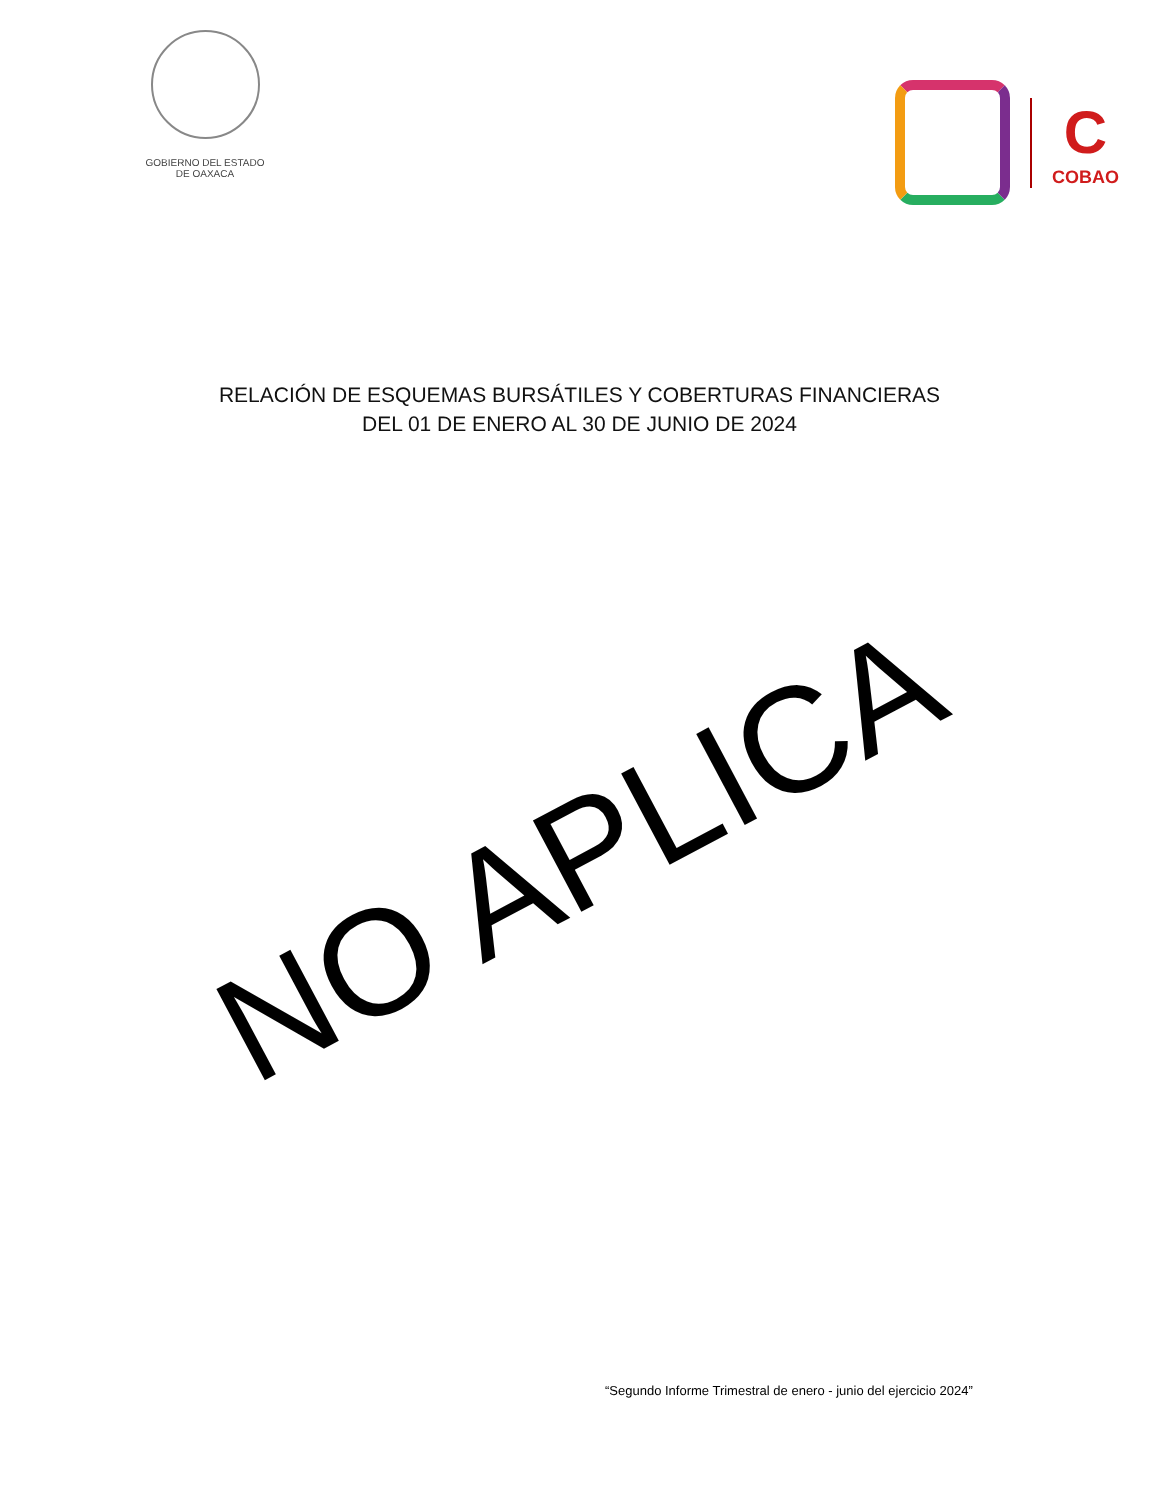GOBIERNO DEL ESTADO
DE OAXACA
C
COBAO
RELACIÓN DE ESQUEMAS BURSÁTILES Y COBERTURAS FINANCIERAS
DEL 01 DE ENERO AL 30 DE JUNIO DE 2024
NO APLICA
“Segundo Informe Trimestral de enero - junio del ejercicio 2024”